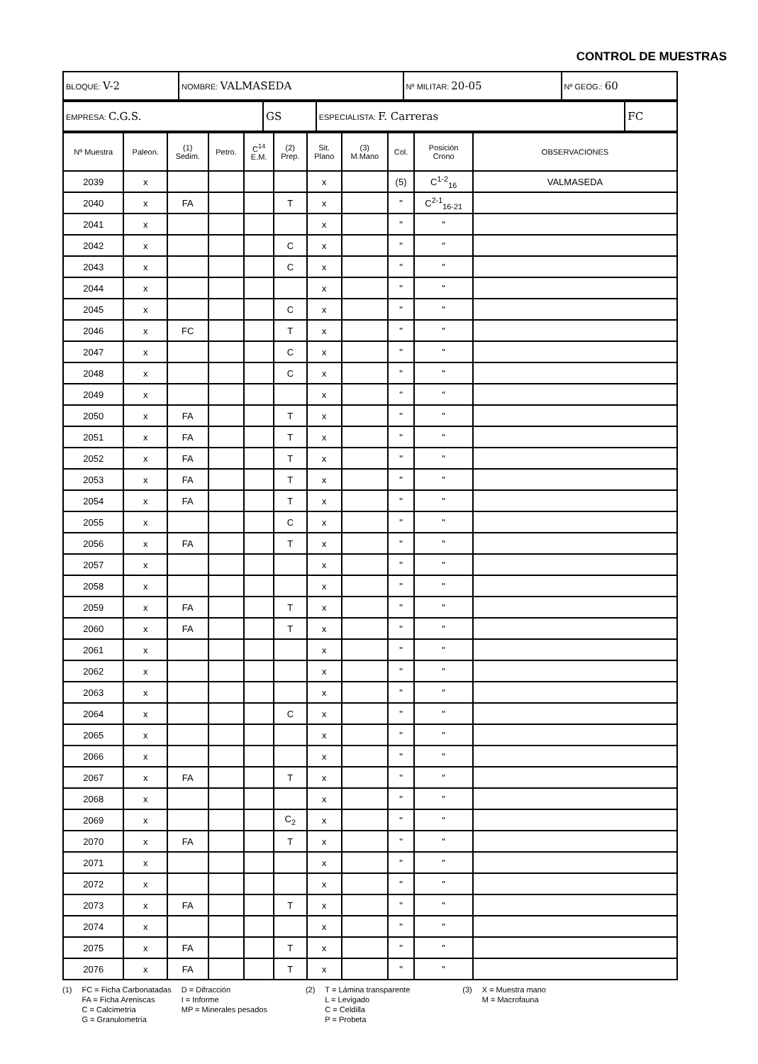CONTROL DE MUESTRAS
| BLOQUE: V-2 | NOMBRE: VALMASEDA | Nº MILITAR: 20-05 | Nº GEOG.: 60 |
| EMPRESA: C.G.S. | GS | ESPECIALISTA: F. Carreras | FC |
| Nº Muestra | Paleon. | (1) Sedim. | Petro. | C<sup>14</sup> E.M. | (2) Prep. | Sit. Plano | (3) M.Mano | Col. | Posición Crono | OBSERVACIONES |
| --- | --- | --- | --- | --- | --- | --- | --- | --- | --- | --- |
| 2039 | x | | | | | x | | (5) | C<sup>1-2</sup><sub>16</sub> | VALMASEDA |
| 2040 | x | FA | | | T | x | | " | C<sup>2-1</sup><sub>16-21</sub> | |
| 2041 | x | | | | | x | | " | " | |
| 2042 | x | | | | C | x | | " | " | |
| 2043 | x | | | | C | x | | " | " | |
| 2044 | x | | | | | x | | " | " | |
| 2045 | x | | | | C | x | | " | " | |
| 2046 | x | FC | | | T | x | | " | " | |
| 2047 | x | | | | C | x | | " | " | |
| 2048 | x | | | | C | x | | " | " | |
| 2049 | x | | | | | x | | " | " | |
| 2050 | x | FA | | | T | x | | " | " | |
| 2051 | x | FA | | | T | x | | " | " | |
| 2052 | x | FA | | | T | x | | " | " | |
| 2053 | x | FA | | | T | x | | " | " | |
| 2054 | x | FA | | | T | x | | " | " | |
| 2055 | x | | | | C | x | | " | " | |
| 2056 | x | FA | | | T | x | | " | " | |
| 2057 | x | | | | | x | | " | " | |
| 2058 | x | | | | | x | | " | " | |
| 2059 | x | FA | | | T | x | | " | " | |
| 2060 | x | FA | | | T | x | | " | " | |
| 2061 | x | | | | | x | | " | " | |
| 2062 | x | | | | | x | | " | " | |
| 2063 | x | | | | | x | | " | " | |
| 2064 | x | | | | C | x | | " | " | |
| 2065 | x | | | | | x | | " | " | |
| 2066 | x | | | | | x | | " | " | |
| 2067 | x | FA | | | T | x | | " | " | |
| 2068 | x | | | | | x | | " | " | |
| 2069 | x | | | | C<sub>2</sub> | x | | " | " | |
| 2070 | x | FA | | | T | x | | " | " | |
| 2071 | x | | | | | x | | " | " | |
| 2072 | x | | | | | x | | " | " | |
| 2073 | x | FA | | | T | x | | " | " | |
| 2074 | x | | | | | x | | " | " | |
| 2075 | x | FA | | | T | x | | " | " | |
| 2076 | x | FA | | | T | x | | " | " | |
(1) FC = Ficha Carbonatadas
FA = Ficha Areniscas
C = Calcimetría
G = Granulometría
D = Difracción
I = Informe
MP = Minerales pesados
(2) T = Lámina transparente
L = Levigado
C = Celdilla
P = Probeta
(3) X = Muestra mano
M = Macrofauna